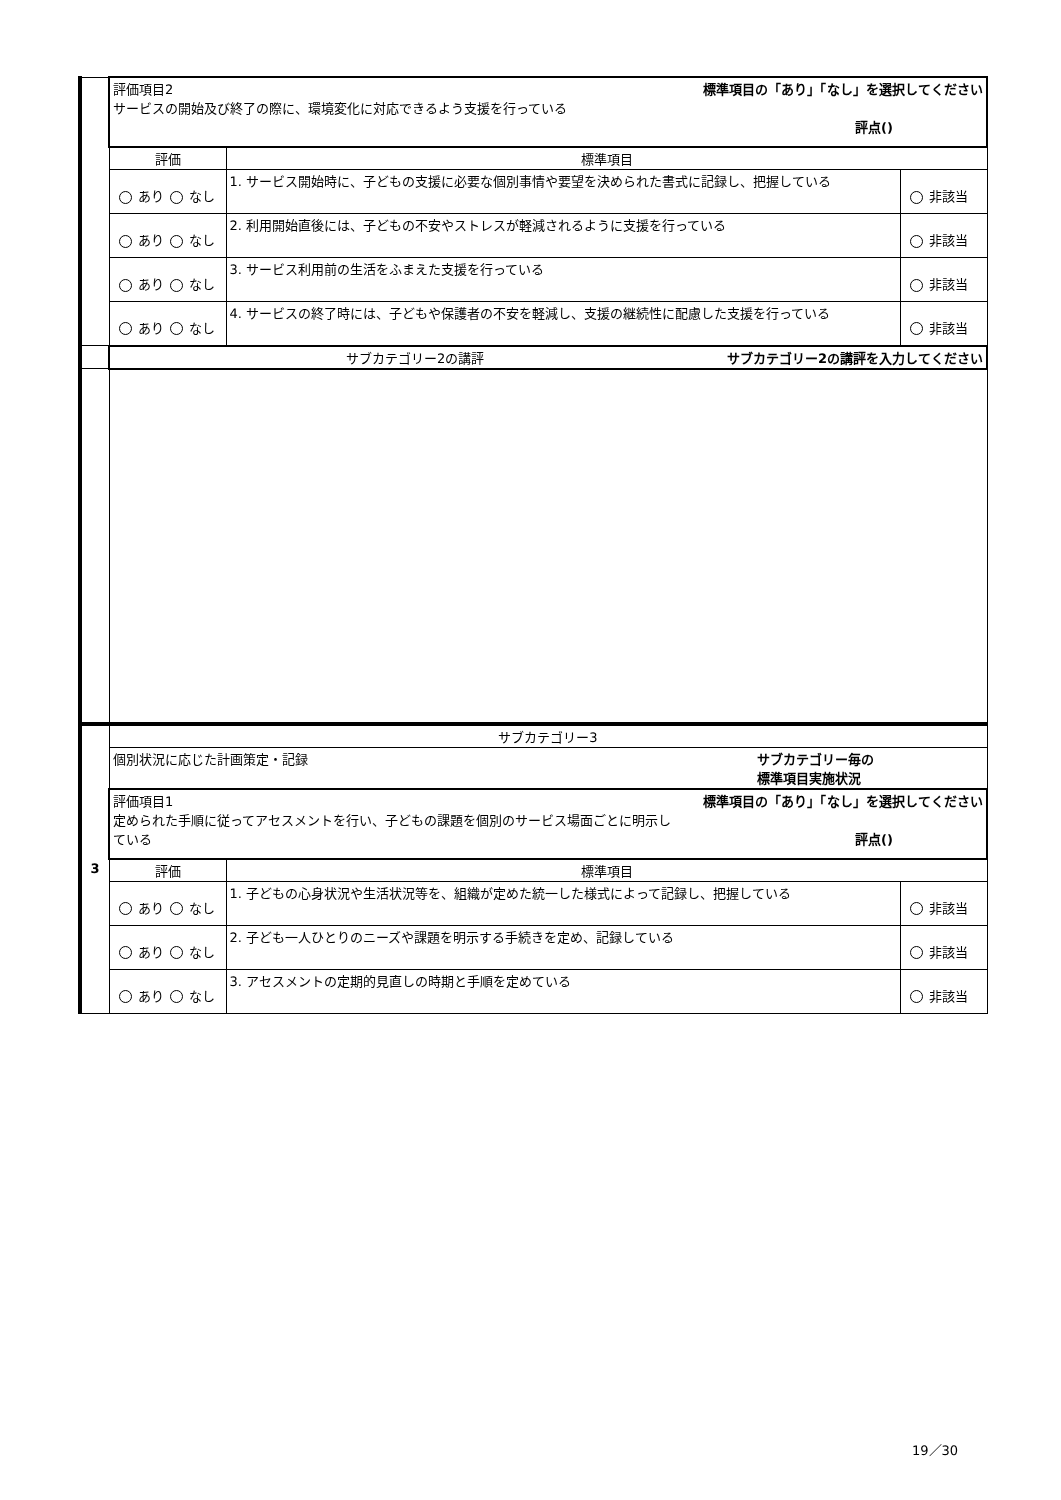| | 評価項目2 標準項目の「あり」「なし」を選択してください サービスの開始及び終了の際に、環境変化に対応できるよう支援を行っている 評点() | | |
| | 評価 | 標準項目 | |
| | あり なし | 1. サービス開始時に、子どもの支援に必要な個別事情や要望を決められた書式に記録し、把握している | 非該当 |
| | あり なし | 2. 利用開始直後には、子どもの不安やストレスが軽減されるように支援を行っている | 非該当 |
| | あり なし | 3. サービス利用前の生活をふまえた支援を行っている | 非該当 |
| | あり なし | 4. サービスの終了時には、子どもや保護者の不安を軽減し、支援の継続性に配慮した支援を行っている | 非該当 |
| | サブカテゴリー2の講評 サブカテゴリー2の講評を入力してください | | |
| 3 | サブカテゴリー3 | | |
| | 個別状況に応じた計画策定・記録 サブカテゴリー毎の 標準項目実施状況 | | |
| | 評価項目1 標準項目の「あり」「なし」を選択してください 定められた手順に従ってアセスメントを行い、子どもの課題を個別のサービス場面ごとに明示し ている 評点() | | |
| | 評価 | 標準項目 | |
| | あり なし | 1. 子どもの心身状況や生活状況等を、組織が定めた統一した様式によって記録し、把握している | 非該当 |
| | あり なし | 2. 子ども一人ひとりのニーズや課題を明示する手続きを定め、記録している | 非該当 |
| | あり なし | 3. アセスメントの定期的見直しの時期と手順を定めている | 非該当 |
19／30